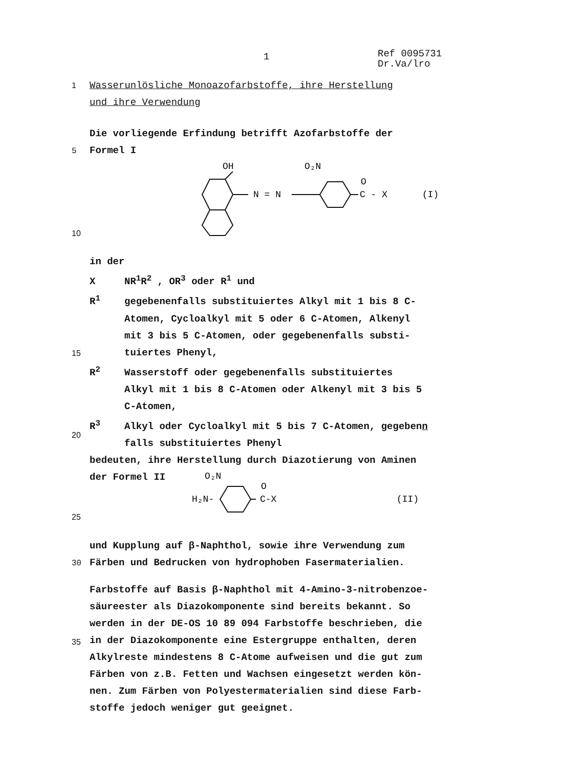1
Ref 0095731
Dr.Va/lro
1 Wasserunlösliche Monoazofarbstoffe, ihre Herstellung
und ihre Verwendung
Die vorliegende Erfindung betrifft Azofarbstoffe der
5 Formel I
OH
N = N
O₂N
O
C - X
(I)
10
in der
X NR<sup>1</sup>R<sup>2</sup> , OR<sup>3</sup> oder R<sup>1</sup> und
R<sup>1</sup> gegebenenfalls substituiertes Alkyl mit 1 bis 8 C-
Atomen, Cycloalkyl mit 5 oder 6 C-Atomen, Alkenyl
mit 3 bis 5 C-Atomen, oder gegebenenfalls substi-
tuiertes Phenyl,
R<sup>2</sup> Wasserstoff oder gegebenenfalls substituiertes
Alkyl mit 1 bis 8 C-Atomen oder Alkenyl mit 3 bis 5
C-Atomen,
R<sup>3</sup> Alkyl oder Cycloalkyl mit 5 bis 7 C-Atomen, gegebenn
falls substituiertes Phenyl
bedeuten, ihre Herstellung durch Diazotierung von Aminen
der Formel II
15
20
25
O₂N
H₂N-
O
C-X
(II)
und Kupplung auf β-Naphthol, sowie ihre Verwendung zum
30 Färben und Bedrucken von hydrophoben Fasermaterialien.
Farbstoffe auf Basis β-Naphthol mit 4-Amino-3-nitrobenzoe-
säureester als Diazokomponente sind bereits bekannt. So
werden in der DE-OS 10 89 094 Farbstoffe beschrieben, die
in der Diazokomponente eine Estergruppe enthalten, deren
Alkylreste mindestens 8 C-Atome aufweisen und die gut zum
Färben von z.B. Fetten und Wachsen eingesetzt werden kön-
nen. Zum Färben von Polyestermaterialien sind diese Farb-
stoffe jedoch weniger gut geeignet.
35